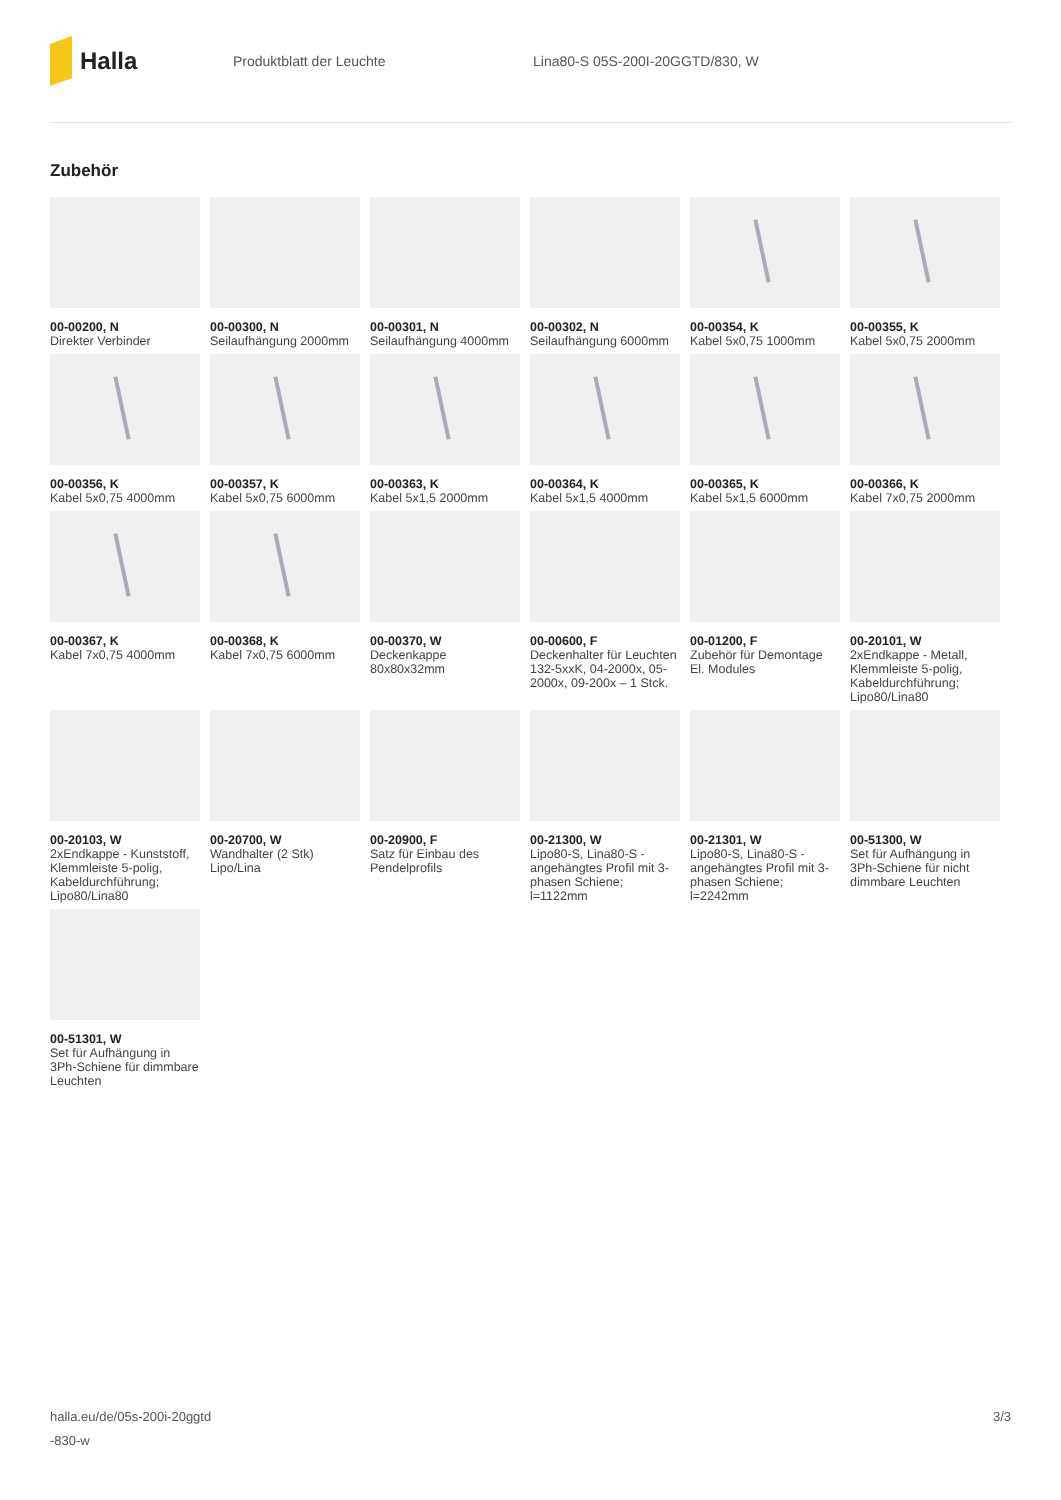Halla
Produktblatt der Leuchte
Lina80-S 05S-200I-20GGTD/830, W
Zubehör
00-00200, N
Direkter Verbinder
00-00300, N
Seilaufhängung 2000mm
00-00301, N
Seilaufhängung 4000mm
00-00302, N
Seilaufhängung 6000mm
00-00354, K
Kabel 5x0,75 1000mm
00-00355, K
Kabel 5x0,75 2000mm
00-00356, K
Kabel 5x0,75 4000mm
00-00357, K
Kabel 5x0,75 6000mm
00-00363, K
Kabel 5x1,5 2000mm
00-00364, K
Kabel 5x1,5 4000mm
00-00365, K
Kabel 5x1,5 6000mm
00-00366, K
Kabel 7x0,75 2000mm
00-00367, K
Kabel 7x0,75 4000mm
00-00368, K
Kabel 7x0,75 6000mm
00-00370, W
Deckenkappe 80x80x32mm
00-00600, F
Deckenhalter für Leuchten 132-5xxK, 04-2000x, 05-2000x, 09-200x – 1 Stck.
00-01200, F
Zubehör für Demontage El. Modules
00-20101, W
2xEndkappe - Metall, Klemmleiste 5-polig, Kabeldurchführung; Lipo80/Lina80
00-20103, W
2xEndkappe - Kunststoff, Klemmleiste 5-polig, Kabeldurchführung; Lipo80/Lina80
00-20700, W
Wandhalter (2 Stk) Lipo/Lina
00-20900, F
Satz für Einbau des Pendelprofils
00-21300, W
Lipo80-S, Lina80-S - angehängtes Profil mit 3-phasen Schiene; l=1122mm
00-21301, W
Lipo80-S, Lina80-S - angehängtes Profil mit 3-phasen Schiene; l=2242mm
00-51300, W
Set für Aufhängung in 3Ph-Schiene für nicht dimmbare Leuchten
00-51301, W
Set für Aufhängung in 3Ph-Schiene für dimmbare Leuchten
halla.eu/de/05s-200i-20ggtd
-830-w
3/3